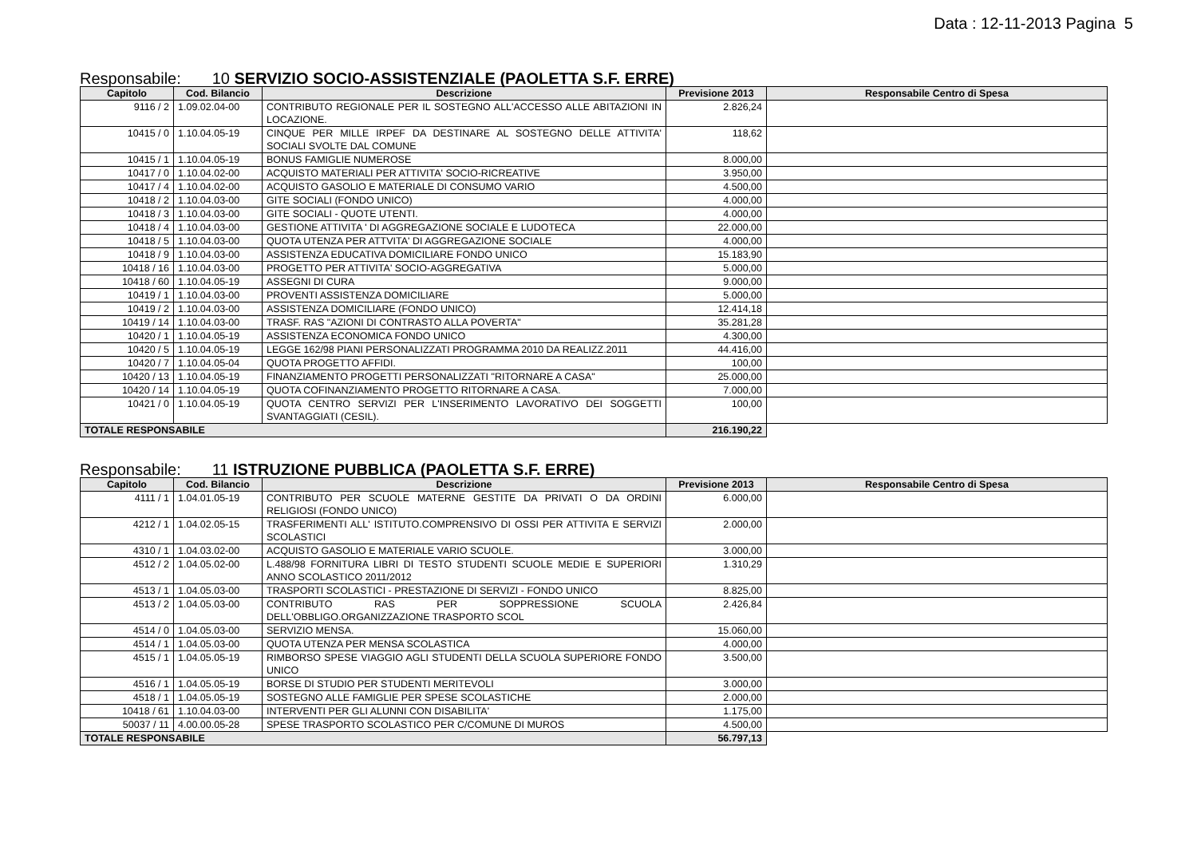Data : 12-11-2013 Pagina 5
Responsabile: 10 SERVIZIO SOCIO-ASSISTENZIALE (PAOLETTA S.F. ERRE)
| Capitolo | Cod. Bilancio | Descrizione | Previsione 2013 | Responsabile Centro di Spesa |
| --- | --- | --- | --- | --- |
| 9116 / 2 | 1.09.02.04-00 | CONTRIBUTO REGIONALE PER IL SOSTEGNO ALL'ACCESSO ALLE ABITAZIONI IN LOCAZIONE. | 2.826,24 | |
| 10415 / 0 | 1.10.04.05-19 | CINQUE PER MILLE IRPEF DA DESTINARE AL SOSTEGNO DELLE ATTIVITA' SOCIALI SVOLTE DAL COMUNE | 118,62 | |
| 10415 / 1 | 1.10.04.05-19 | BONUS FAMIGLIE NUMEROSE | 8.000,00 | |
| 10417 / 0 | 1.10.04.02-00 | ACQUISTO MATERIALI PER ATTIVITA' SOCIO-RICREATIVE | 3.950,00 | |
| 10417 / 4 | 1.10.04.02-00 | ACQUISTO GASOLIO E MATERIALE DI CONSUMO VARIO | 4.500,00 | |
| 10418 / 2 | 1.10.04.03-00 | GITE SOCIALI (FONDO UNICO) | 4.000,00 | |
| 10418 / 3 | 1.10.04.03-00 | GITE SOCIALI - QUOTE UTENTI. | 4.000,00 | |
| 10418 / 4 | 1.10.04.03-00 | GESTIONE ATTIVITA ' DI AGGREGAZIONE SOCIALE E LUDOTECA | 22.000,00 | |
| 10418 / 5 | 1.10.04.03-00 | QUOTA UTENZA PER ATTVITA' DI AGGREGAZIONE SOCIALE | 4.000,00 | |
| 10418 / 9 | 1.10.04.03-00 | ASSISTENZA EDUCATIVA DOMICILIARE FONDO UNICO | 15.183,90 | |
| 10418 / 16 | 1.10.04.03-00 | PROGETTO PER ATTIVITA' SOCIO-AGGREGATIVA | 5.000,00 | |
| 10418 / 60 | 1.10.04.05-19 | ASSEGNI DI CURA | 9.000,00 | |
| 10419 / 1 | 1.10.04.03-00 | PROVENTI ASSISTENZA DOMICILIARE | 5.000,00 | |
| 10419 / 2 | 1.10.04.03-00 | ASSISTENZA DOMICILIARE (FONDO UNICO) | 12.414,18 | |
| 10419 / 14 | 1.10.04.03-00 | TRASF. RAS "AZIONI DI CONTRASTO ALLA POVERTA" | 35.281,28 | |
| 10420 / 1 | 1.10.04.05-19 | ASSISTENZA ECONOMICA FONDO UNICO | 4.300,00 | |
| 10420 / 5 | 1.10.04.05-19 | LEGGE 162/98 PIANI PERSONALIZZATI PROGRAMMA 2010 DA REALIZZ.2011 | 44.416,00 | |
| 10420 / 7 | 1.10.04.05-04 | QUOTA PROGETTO AFFIDI. | 100,00 | |
| 10420 / 13 | 1.10.04.05-19 | FINANZIAMENTO PROGETTI PERSONALIZZATI "RITORNARE A CASA" | 25.000,00 | |
| 10420 / 14 | 1.10.04.05-19 | QUOTA COFINANZIAMENTO PROGETTO RITORNARE A CASA. | 7.000,00 | |
| 10421 / 0 | 1.10.04.05-19 | QUOTA CENTRO SERVIZI PER L'INSERIMENTO LAVORATIVO DEI SOGGETTI SVANTAGGIATI (CESIL). | 100,00 | |
| TOTALE RESPONSABILE | | | 216.190,22 | |
Responsabile: 11 ISTRUZIONE PUBBLICA (PAOLETTA S.F. ERRE)
| Capitolo | Cod. Bilancio | Descrizione | Previsione 2013 | Responsabile Centro di Spesa |
| --- | --- | --- | --- | --- |
| 4111 / 1 | 1.04.01.05-19 | CONTRIBUTO PER SCUOLE MATERNE GESTITE DA PRIVATI O DA ORDINI RELIGIOSI (FONDO UNICO) | 6.000,00 | |
| 4212 / 1 | 1.04.02.05-15 | TRASFERIMENTI ALL' ISTITUTO.COMPRENSIVO DI OSSI PER ATTIVITA E SERVIZI SCOLASTICI | 2.000,00 | |
| 4310 / 1 | 1.04.03.02-00 | ACQUISTO GASOLIO E MATERIALE VARIO SCUOLE. | 3.000,00 | |
| 4512 / 2 | 1.04.05.02-00 | L.488/98 FORNITURA LIBRI DI TESTO STUDENTI SCUOLE MEDIE E SUPERIORI ANNO SCOLASTICO 2011/2012 | 1.310,29 | |
| 4513 / 1 | 1.04.05.03-00 | TRASPORTI SCOLASTICI - PRESTAZIONE DI SERVIZI - FONDO UNICO | 8.825,00 | |
| 4513 / 2 | 1.04.05.03-00 | CONTRIBUTO RAS PER SOPPRESSIONE SCUOLA DELL'OBBLIGO.ORGANIZZAZIONE TRASPORTO SCOL | 2.426,84 | |
| 4514 / 0 | 1.04.05.03-00 | SERVIZIO MENSA. | 15.060,00 | |
| 4514 / 1 | 1.04.05.03-00 | QUOTA UTENZA PER MENSA SCOLASTICA | 4.000,00 | |
| 4515 / 1 | 1.04.05.05-19 | RIMBORSO SPESE VIAGGIO AGLI STUDENTI DELLA SCUOLA SUPERIORE FONDO UNICO | 3.500,00 | |
| 4516 / 1 | 1.04.05.05-19 | BORSE DI STUDIO PER STUDENTI MERITEVOLI | 3.000,00 | |
| 4518 / 1 | 1.04.05.05-19 | SOSTEGNO ALLE FAMIGLIE PER SPESE SCOLASTICHE | 2.000,00 | |
| 10418 / 61 | 1.10.04.03-00 | INTERVENTI PER GLI ALUNNI CON DISABILITA' | 1.175,00 | |
| 50037 / 11 | 4.00.00.05-28 | SPESE TRASPORTO SCOLASTICO PER C/COMUNE DI MUROS | 4.500,00 | |
| TOTALE RESPONSABILE | | | 56.797,13 | |